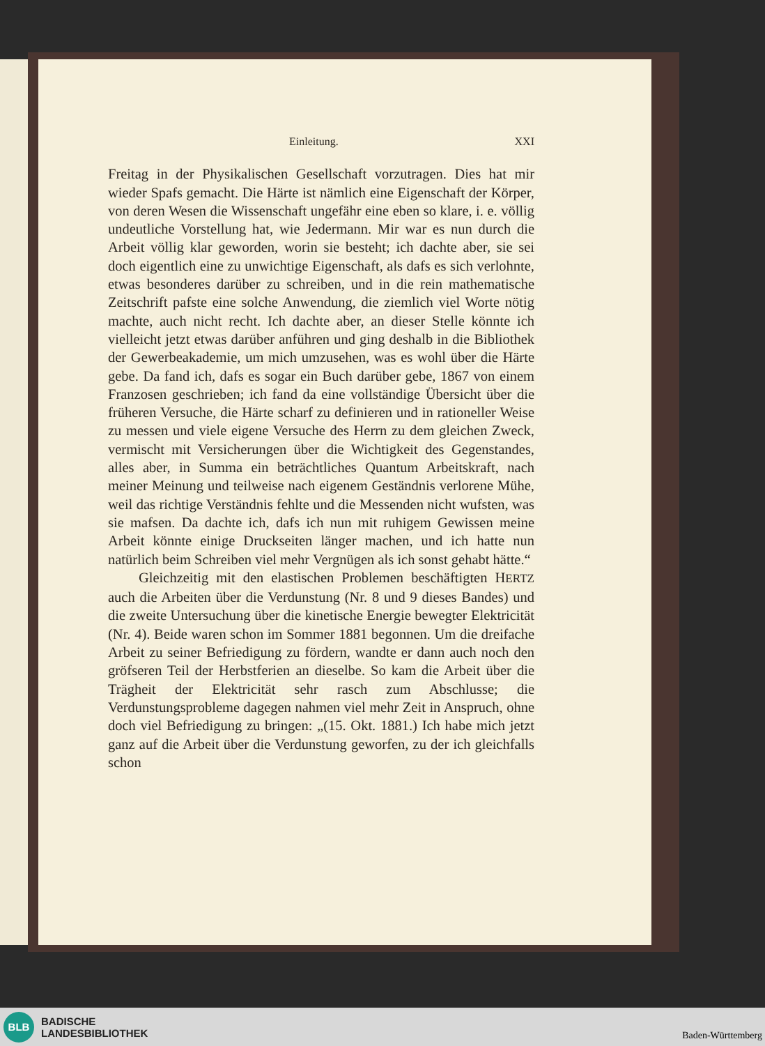Einleitung. XXI
Freitag in der Physikalischen Gesellschaft vorzutragen. Dies hat mir wieder Spafs gemacht. Die Härte ist nämlich eine Eigenschaft der Körper, von deren Wesen die Wissenschaft ungefähr eine eben so klare, i. e. völlig undeutliche Vorstellung hat, wie Jedermann. Mir war es nun durch die Arbeit völlig klar geworden, worin sie besteht; ich dachte aber, sie sei doch eigentlich eine zu unwichtige Eigenschaft, als dafs es sich verlohnte, etwas besonderes darüber zu schreiben, und in die rein mathematische Zeitschrift pafste eine solche Anwendung, die ziemlich viel Worte nötig machte, auch nicht recht. Ich dachte aber, an dieser Stelle könnte ich vielleicht jetzt etwas darüber anführen und ging deshalb in die Bibliothek der Gewerbeakademie, um mich umzusehen, was es wohl über die Härte gebe. Da fand ich, dafs es sogar ein Buch darüber gebe, 1867 von einem Franzosen geschrieben; ich fand da eine vollständige Übersicht über die früheren Versuche, die Härte scharf zu definieren und in rationeller Weise zu messen und viele eigene Versuche des Herrn zu dem gleichen Zweck, vermischt mit Versicherungen über die Wichtigkeit des Gegenstandes, alles aber, in Summa ein beträchtliches Quantum Arbeitskraft, nach meiner Meinung und teilweise nach eigenem Geständnis verlorene Mühe, weil das richtige Verständnis fehlte und die Messenden nicht wufsten, was sie mafsen. Da dachte ich, dafs ich nun mit ruhigem Gewissen meine Arbeit könnte einige Druckseiten länger machen, und ich hatte nun natürlich beim Schreiben viel mehr Vergnügen als ich sonst gehabt hätte.“
Gleichzeitig mit den elastischen Problemen beschäftigten HERTZ auch die Arbeiten über die Verdunstung (Nr. 8 und 9 dieses Bandes) und die zweite Untersuchung über die kinetische Energie bewegter Elektricität (Nr. 4). Beide waren schon im Sommer 1881 begonnen. Um die dreifache Arbeit zu seiner Befriedigung zu fördern, wandte er dann auch noch den gröfseren Teil der Herbstferien an dieselbe. So kam die Arbeit über die Trägheit der Elektricität sehr rasch zum Abschlusse; die Verdunstungsprobleme dagegen nahmen viel mehr Zeit in Anspruch, ohne doch viel Befriedigung zu bringen: „(15. Okt. 1881.) Ich habe mich jetzt ganz auf die Arbeit über die Verdunstung geworfen, zu der ich gleichfalls schon
BLB
BADISCHE
LANDESBIBLIOTHEK
Baden-Württemberg